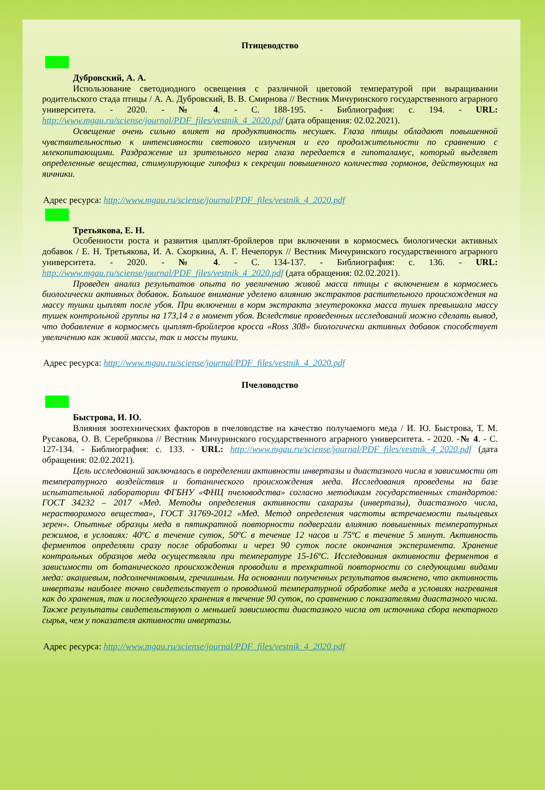Птицеводство
◎▯
Дубровский, А. А.
Использование светодиодного освещения с различной цветовой температурой при выращивании родительского стада птицы / А. А. Дубровский, В. В. Смирнова // Вестник Мичуринского государственного аграрного университета. - 2020. - № 4. - С. 188-195. - Библиография: с. 194. - URL: http://www.mgau.ru/sciense/journal/PDF_files/vestnik_4_2020.pdf (дата обращения: 02.02.2021).
Освещение очень сильно влияет на продуктивность несушек. Глаза птицы обладают повышенной чувствительностью к интенсивности светового излучения и его продолжительности по сравнению с млекопитающими. Раздражение из зрительного нерва глаза передается в гипоталамус, который выделяет определенные вещества, стимулирующие гипофиз к секреции повышенного количества гормонов, действующих на яичники.
Адрес ресурса: http://www.mgau.ru/sciense/journal/PDF_files/vestnik_4_2020.pdf
◎▯
Третьякова, Е. Н.
Особенности роста и развития цыплят-бройлеров при включении в кормосмесь биологически активных добавок / Е. Н. Третьякова, И. А. Скоркина, А. Г. Нечепорук // Вестник Мичуринского государственного аграрного университета. - 2020. - № 4. - С. 134-137. - Библиография: с. 136. - URL: http://www.mgau.ru/sciense/journal/PDF_files/vestnik_4_2020.pdf (дата обращения: 02.02.2021).
Проведен анализ результатов опыта по увеличению живой масса птицы с включением в кормосмесь биологически активных добавок. Большое внимание уделено влиянию экстрактов растительного происхождения на массу тушки цыплят после убоя. При включении в корм экстракта элеутерококка масса тушек превышала массу тушек контрольной группы на 173,14 г в момент убоя. Вследствие проведенных исследований можно сделать вывод, что добавление в кормосмесь цыплят-бройлеров кросса «Ross 308» биологически активных добавок способствует увеличению как живой массы, так и массы тушки.
Адрес ресурса: http://www.mgau.ru/sciense/journal/PDF_files/vestnik_4_2020.pdf
Пчеловодство
◎▯
Быстрова, И. Ю.
Влияния зоотехнических факторов в пчеловодстве на качество получаемого меда / И. Ю. Быстрова, Т. М. Русакова, О. В. Серебрякова // Вестник Мичуринского государственного аграрного университета. - 2020. -№ 4. - С. 127-134. - Библиография: с. 133. - URL: http://www.mgau.ru/sciense/journal/PDF_files/vestnik_4_2020.pdf (дата обращения: 02.02.2021).
Цель исследований заключалась в определении активности инвертазы и диастазного числа в зависимости от температурного воздействия и ботанического происхождения меда. Исследования проведены на базе испытательной лаборатории ФГБНУ «ФНЦ пчеловодства» согласно методикам государственных стандартов: ГОСТ 34232 – 2017 «Мед. Методы определения активности сахаразы (инвертазы), диастазного числа, нерастворимого вещества», ГОСТ 31769-2012 «Мед. Метод определения частоты встречаемости пыльцевых зерен». Опытные образцы меда в пятикратной повторности подвергали влиянию повышенных температурных режимов, в условиях: 40ºС в течение суток, 50ºС в течение 12 часов и 75ºС в течение 5 минут. Активность ферментов определяли сразу после обработки и через 90 суток после окончания эксперимента. Хранение контрольных образцов меда осуществляли при температуре 15-16ºС. Исследования активности ферментов в зависимости от ботанического происхождения проводили в трехкратной повторности со следующими видами меда: акациевым, подсолнечниковым, гречишным. На основании полученных результатов выяснено, что активность инвертазы наиболее точно свидетельствует о проводимой температурной обработке меда в условиях нагревания как до хранения, так и последующего хранения в течение 90 суток, по сравнению с показателями диастазного числа. Также результаты свидетельствуют о меньшей зависимости диастазного числа от источника сбора нектарного сырья, чем у показателя активности инвертазы.
Адрес ресурса: http://www.mgau.ru/sciense/journal/PDF_files/vestnik_4_2020.pdf